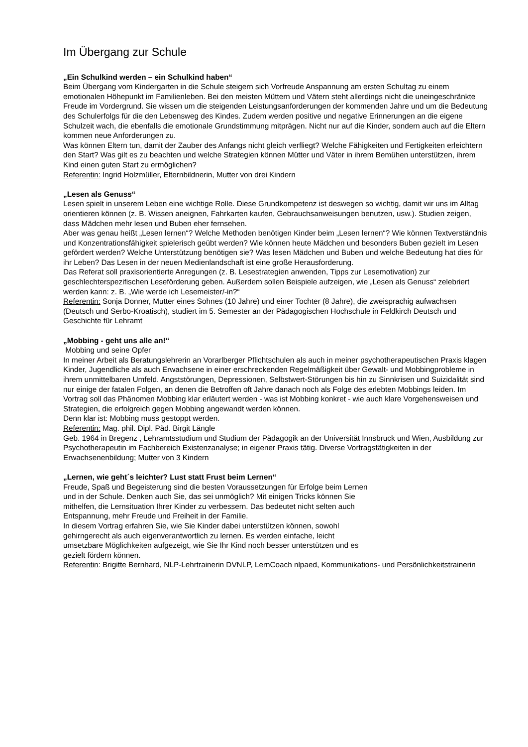Im Übergang zur Schule
„Ein Schulkind werden – ein Schulkind haben“
Beim Übergang vom Kindergarten in die Schule steigern sich Vorfreude Anspannung am ersten Schultag zu einem emotionalen Höhepunkt im Familienleben. Bei den meisten Müttern und Vätern steht allerdings nicht die uneingeschränkte Freude im Vordergrund. Sie wissen um die steigenden Leistungsanforderungen der kommenden Jahre und um die Bedeutung des Schulerfolgs für die den Lebensweg des Kindes. Zudem werden positive und negative Erinnerungen an die eigene Schulzeit wach, die ebenfalls die emotionale Grundstimmung mitprägen. Nicht nur auf die Kinder, sondern auch auf die Eltern kommen neue Anforderungen zu.
Was können Eltern tun, damit der Zauber des Anfangs nicht gleich verfliegt? Welche Fähigkeiten und Fertigkeiten erleichtern den Start? Was gilt es zu beachten und welche Strategien können Mütter und Väter in ihrem Bemühen unterstützen, ihrem Kind einen guten Start zu ermöglichen?
Referentin: Ingrid Holzmüller, Elternbildnerin, Mutter von drei Kindern
„Lesen als Genuss“
Lesen spielt in unserem Leben eine wichtige Rolle. Diese Grundkompetenz ist deswegen so wichtig, damit wir uns im Alltag orientieren können (z. B. Wissen aneignen, Fahrkarten kaufen, Gebrauchsanweisungen benutzen, usw.). Studien zeigen, dass Mädchen mehr lesen und Buben eher fernsehen.
Aber was genau heißt „Lesen lernen“? Welche Methoden benötigen Kinder beim „Lesen lernen“? Wie können Textverständnis und Konzentrationsfähigkeit spielerisch geübt werden? Wie können heute Mädchen und besonders Buben gezielt im Lesen gefördert werden? Welche Unterstützung benötigen sie? Was lesen Mädchen und Buben und welche Bedeutung hat dies für ihr Leben? Das Lesen in der neuen Medienlandschaft ist eine große Herausforderung.
Das Referat soll praxisorientierte Anregungen (z. B. Lesestrategien anwenden, Tipps zur Lesemotivation) zur geschlechterspezifischen Leseförderung geben. Außerdem sollen Beispiele aufzeigen, wie „Lesen als Genuss“ zelebriert werden kann: z. B. „Wie werde ich Lesemeister/-in?“
Referentin: Sonja Donner, Mutter eines Sohnes (10 Jahre) und einer Tochter (8 Jahre), die zweisprachig aufwachsen (Deutsch und Serbo-Kroatisch), studiert im 5. Semester an der Pädagogischen Hochschule in Feldkirch Deutsch und Geschichte für Lehramt
„Mobbing - geht uns alle an!“
Mobbing und seine Opfer
In meiner Arbeit als Beratungslehrerin an Vorarlberger Pflichtschulen als auch in meiner psychotherapeutischen Praxis klagen Kinder, Jugendliche als auch Erwachsene in einer erschreckenden Regelmäßigkeit über Gewalt- und Mobbingprobleme in ihrem unmittelbaren Umfeld. Angststörungen, Depressionen, Selbstwert-Störungen bis hin zu Sinnkrisen und Suizidalität sind nur einige der fatalen Folgen, an denen die Betroffen oft Jahre danach noch als Folge des erlebten Mobbings leiden. Im Vortrag soll das Phänomen Mobbing klar erläutert werden - was ist Mobbing konkret - wie auch klare Vorgehensweisen und Strategien, die erfolgreich gegen Mobbing angewandt werden können.
Denn klar ist: Mobbing muss gestoppt werden.
Referentin: Mag. phil. Dipl. Päd. Birgit Längle
Geb. 1964 in Bregenz , Lehramtsstudium und Studium der Pädagogik an der Universität Innsbruck und Wien, Ausbildung zur Psychotherapeutin im Fachbereich Existenzanalyse; in eigener Praxis tätig. Diverse Vortragstätigkeiten in der Erwachsenenbildung; Mutter von 3 Kindern
„Lernen, wie geht´s leichter? Lust statt Frust beim Lernen“
Freude, Spaß und Begeisterung sind die besten Voraussetzungen für Erfolge beim Lernen und in der Schule. Denken auch Sie, das sei unmöglich? Mit einigen Tricks können Sie mithelfen, die Lernsituation Ihrer Kinder zu verbessern. Das bedeutet nicht selten auch Entspannung, mehr Freude und Freiheit in der Familie.
In diesem Vortrag erfahren Sie, wie Sie Kinder dabei unterstützen können, sowohl gehirngerecht als auch eigenverantwortlich zu lernen. Es werden einfache, leicht umsetzbare Möglichkeiten aufgezeigt, wie Sie Ihr Kind noch besser unterstützen und es gezielt fördern können.
Referentin: Brigitte Bernhard, NLP-Lehrtrainerin DVNLP, LernCoach nlpaed, Kommunikations- und Persönlichkeitstrainerin